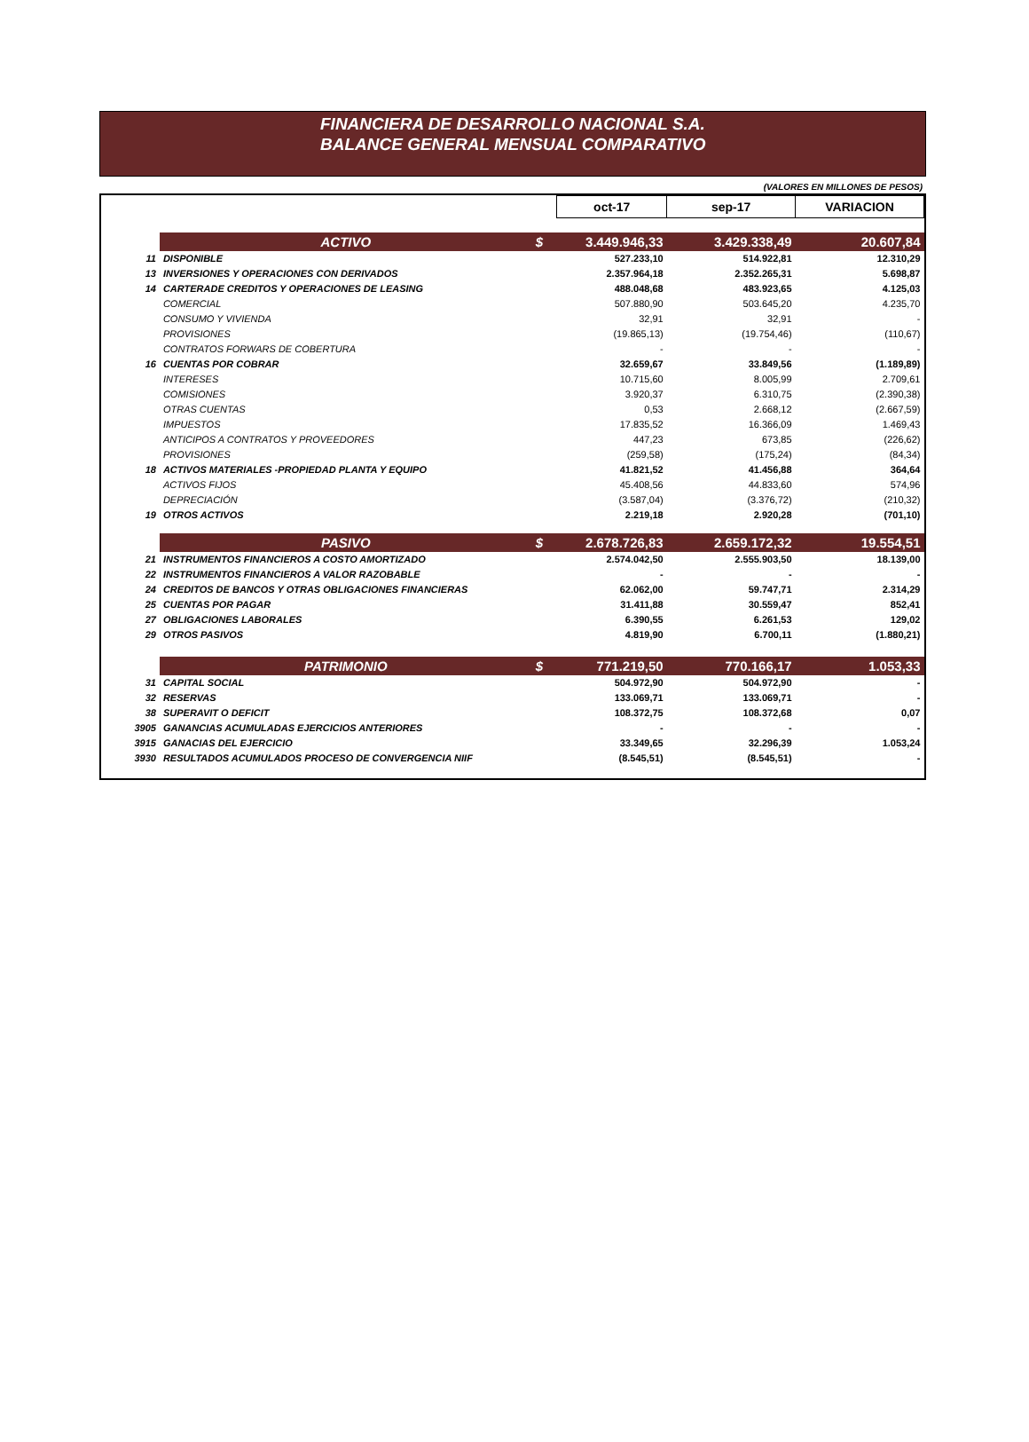FINANCIERA DE DESARROLLO NACIONAL S.A.
BALANCE GENERAL MENSUAL COMPARATIVO
(VALORES EN MILLONES DE PESOS)
| | | | oct-17 | sep-17 | VARIACION |
| | ACTIVO | $ | 3.449.946,33 | 3.429.338,49 | 20.607,84 |
| 11 | DISPONIBLE | | 527.233,10 | 514.922,81 | 12.310,29 |
| 13 | INVERSIONES Y OPERACIONES CON DERIVADOS | | 2.357.964,18 | 2.352.265,31 | 5.698,87 |
| 14 | CARTERADE CREDITOS Y OPERACIONES DE LEASING | | 488.048,68 | 483.923,65 | 4.125,03 |
| | COMERCIAL | | 507.880,90 | 503.645,20 | 4.235,70 |
| | CONSUMO Y VIVIENDA | | 32,91 | 32,91 | - |
| | PROVISIONES | | (19.865,13) | (19.754,46) | (110,67) |
| | CONTRATOS FORWARS DE COBERTURA | | - | - | - |
| 16 | CUENTAS POR COBRAR | | 32.659,67 | 33.849,56 | (1.189,89) |
| | INTERESES | | 10.715,60 | 8.005,99 | 2.709,61 |
| | COMISIONES | | 3.920,37 | 6.310,75 | (2.390,38) |
| | OTRAS CUENTAS | | 0,53 | 2.668,12 | (2.667,59) |
| | IMPUESTOS | | 17.835,52 | 16.366,09 | 1.469,43 |
| | ANTICIPOS A CONTRATOS Y PROVEEDORES | | 447,23 | 673,85 | (226,62) |
| | PROVISIONES | | (259,58) | (175,24) | (84,34) |
| 18 | ACTIVOS MATERIALES -PROPIEDAD PLANTA Y EQUIPO | | 41.821,52 | 41.456,88 | 364,64 |
| | ACTIVOS FIJOS | | 45.408,56 | 44.833,60 | 574,96 |
| | DEPRECIACIÓN | | (3.587,04) | (3.376,72) | (210,32) |
| 19 | OTROS ACTIVOS | | 2.219,18 | 2.920,28 | (701,10) |
| | PASIVO | $ | 2.678.726,83 | 2.659.172,32 | 19.554,51 |
| 21 | INSTRUMENTOS FINANCIEROS A COSTO AMORTIZADO | | 2.574.042,50 | 2.555.903,50 | 18.139,00 |
| 22 | INSTRUMENTOS FINANCIEROS A VALOR RAZOBABLE | | - | - | - |
| 24 | CREDITOS DE BANCOS Y OTRAS OBLIGACIONES FINANCIERAS | | 62.062,00 | 59.747,71 | 2.314,29 |
| 25 | CUENTAS POR PAGAR | | 31.411,88 | 30.559,47 | 852,41 |
| 27 | OBLIGACIONES LABORALES | | 6.390,55 | 6.261,53 | 129,02 |
| 29 | OTROS PASIVOS | | 4.819,90 | 6.700,11 | (1.880,21) |
| | PATRIMONIO | $ | 771.219,50 | 770.166,17 | 1.053,33 |
| 31 | CAPITAL SOCIAL | | 504.972,90 | 504.972,90 | - |
| 32 | RESERVAS | | 133.069,71 | 133.069,71 | - |
| 38 | SUPERAVIT O DEFICIT | | 108.372,75 | 108.372,68 | 0,07 |
| 3905 | GANANCIAS ACUMULADAS EJERCICIOS ANTERIORES | | - | - | - |
| 3915 | GANACIAS DEL EJERCICIO | | 33.349,65 | 32.296,39 | 1.053,24 |
| 3930 | RESULTADOS ACUMULADOS PROCESO DE CONVERGENCIA NIIF | | (8.545,51) | (8.545,51) | - |